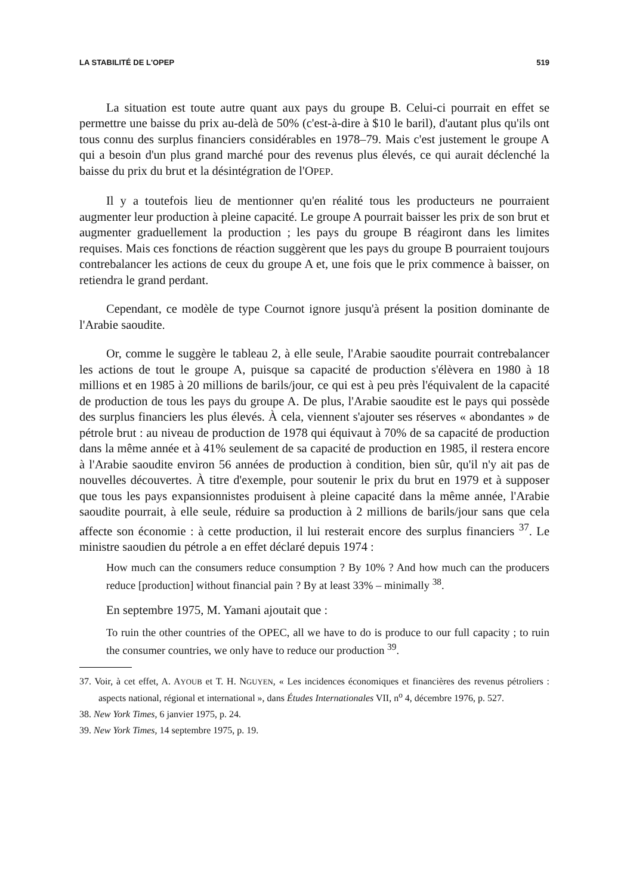LA STABILITÉ DE L'OPEP 519
La situation est toute autre quant aux pays du groupe B. Celui-ci pourrait en effet se permettre une baisse du prix au-delà de 50% (c'est-à-dire à $10 le baril), d'autant plus qu'ils ont tous connu des surplus financiers considérables en 1978–79. Mais c'est justement le groupe A qui a besoin d'un plus grand marché pour des revenus plus élevés, ce qui aurait déclenché la baisse du prix du brut et la désintégration de l'OPEP.
Il y a toutefois lieu de mentionner qu'en réalité tous les producteurs ne pourraient augmenter leur production à pleine capacité. Le groupe A pourrait baisser les prix de son brut et augmenter graduellement la production ; les pays du groupe B réagiront dans les limites requises. Mais ces fonctions de réaction suggèrent que les pays du groupe B pourraient toujours contrebalancer les actions de ceux du groupe A et, une fois que le prix commence à baisser, on retiendra le grand perdant.
Cependant, ce modèle de type Cournot ignore jusqu'à présent la position dominante de l'Arabie saoudite.
Or, comme le suggère le tableau 2, à elle seule, l'Arabie saoudite pourrait contrebalancer les actions de tout le groupe A, puisque sa capacité de production s'élèvera en 1980 à 18 millions et en 1985 à 20 millions de barils/jour, ce qui est à peu près l'équivalent de la capacité de production de tous les pays du groupe A. De plus, l'Arabie saoudite est le pays qui possède des surplus financiers les plus élevés. À cela, viennent s'ajouter ses réserves « abondantes » de pétrole brut : au niveau de production de 1978 qui équivaut à 70% de sa capacité de production dans la même année et à 41% seulement de sa capacité de production en 1985, il restera encore à l'Arabie saoudite environ 56 années de production à condition, bien sûr, qu'il n'y ait pas de nouvelles découvertes. À titre d'exemple, pour soutenir le prix du brut en 1979 et à supposer que tous les pays expansionnistes produisent à pleine capacité dans la même année, l'Arabie saoudite pourrait, à elle seule, réduire sa production à 2 millions de barils/jour sans que cela affecte son économie : à cette production, il lui resterait encore des surplus financiers <sup>37</sup>. Le ministre saoudien du pétrole a en effet déclaré depuis 1974 :
How much can the consumers reduce consumption ? By 10% ? And how much can the producers reduce [production] without financial pain ? By at least 33% – minimally <sup>38</sup>.
En septembre 1975, M. Yamani ajoutait que :
To ruin the other countries of the OPEC, all we have to do is produce to our full capacity ; to ruin the consumer countries, we only have to reduce our production <sup>39</sup>.
37. Voir, à cet effet, A. AYOUB et T. H. NGUYEN, « Les incidences économiques et financières des revenus pétroliers : aspects national, régional et international », dans Études Internationales VII, n<sup>o</sup> 4, décembre 1976, p. 527.
38. New York Times, 6 janvier 1975, p. 24.
39. New York Times, 14 septembre 1975, p. 19.